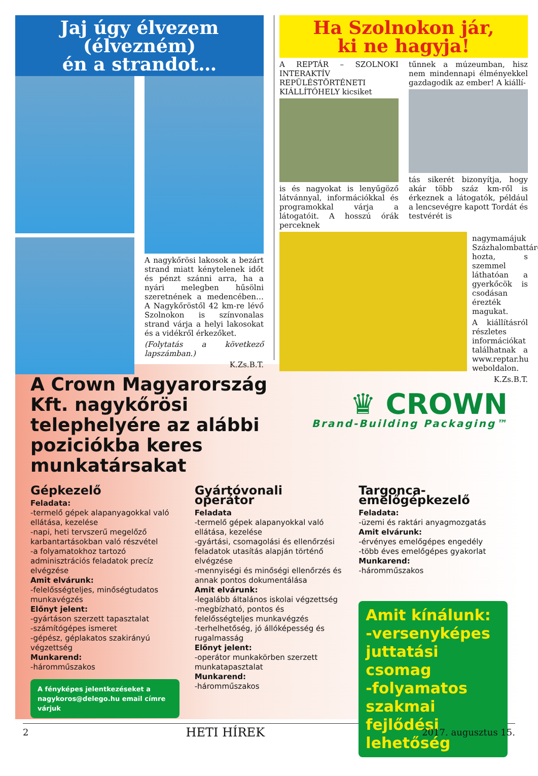Jaj úgy élvezem (élvezném)
én a strandot…
A nagykőrösi lakosok a bezárt strand miatt kénytelenek időt és pénzt szánni arra, ha a nyári melegben hűsölni szeretnének a medencében… A Nagykőröstől 42 km-re lévő Szolnokon is színvonalas strand várja a helyi lakosokat és a vidékről érkezőket.
(Folytatás a következő lapszámban.)
K.Zs.B.T.
Ha Szolnokon jár,
ki ne hagyja!
A REPTÁR – SZOLNOKI INTERAKTÍV REPÜLÉSTÖRTÉNETI KIÁLLÍTÓHELY kicsiket
is és nagyokat is lenyűgöző látvánnyal, információkkal és programokkal várja a látogatóit. A hosszú órák perceknek
tűnnek a múzeumban, hisz nem mindennapi élményekkel gazdagodik az ember! A kiállí-
tás sikerét bizonyítja, hogy akár több száz km-ről is érkeznek a látogatók, például a lencsevégre kapott Tordát és testvérét is
nagymamájuk Százhalombattáról hozta, s szemmel láthatóan a gyerkőcök is csodásan érezték magukat.
A kiállításról részletes információkat találhatnak a www.reptar.hu weboldalon.
K.Zs.B.T.
A Crown Magyarország Kft. nagykőrösi telephelyére az alábbi poziciókba keres munkatársakat
♛ CROWN
Brand-Building Packaging™
Gépkezelő
Feladata:
-termelő gépek alapanyagokkal való ellátása, kezelése
-napi, heti tervszerű megelőző karbantartásokban való részvétel
-a folyamatokhoz tartozó adminisztrációs feladatok precíz elvégzése
Amit elvárunk:
-felelősségteljes, minőségtudatos munkavégzés
Előnyt jelent:
-gyártáson szerzett tapasztalat
-számítógépes ismeret
-gépész, géplakatos szakirányú végzettség
Munkarend:
-háromműszakos
A fényképes jelentkezéseket a nagykoros@delego.hu email címre várjuk
Gyártóvonali operátor
Feladata
-termelő gépek alapanyokkal való ellátása, kezelése
-gyártási, csomagolási és ellenőrzési feladatok utasítás alapján történő elvégzése
-mennyiségi és minőségi ellenőrzés és annak pontos dokumentálása
Amit elvárunk:
-legalább általános iskolai végzettség
-megbízható, pontos és felelősségteljes munkavégzés
-terhelhetőség, jó állóképesség és rugalmasság
Előnyt jelent:
-operátor munkakörben szerzett munkatapasztalat
Munkarend:
-háromműszakos
Targonca-emelőgépkezelő
Feladata:
-üzemi és raktári anyagmozgatás
Amit elvárunk:
-érvényes emelőgépes engedély
-több éves emelőgépes gyakorlat
Munkarend:
-háromműszakos
Amit kínálunk:
-versenyképes juttatási csomag
-folyamatos szakmai fejlődési lehetőség
2 HETI HÍREK 2017. augusztus 15.